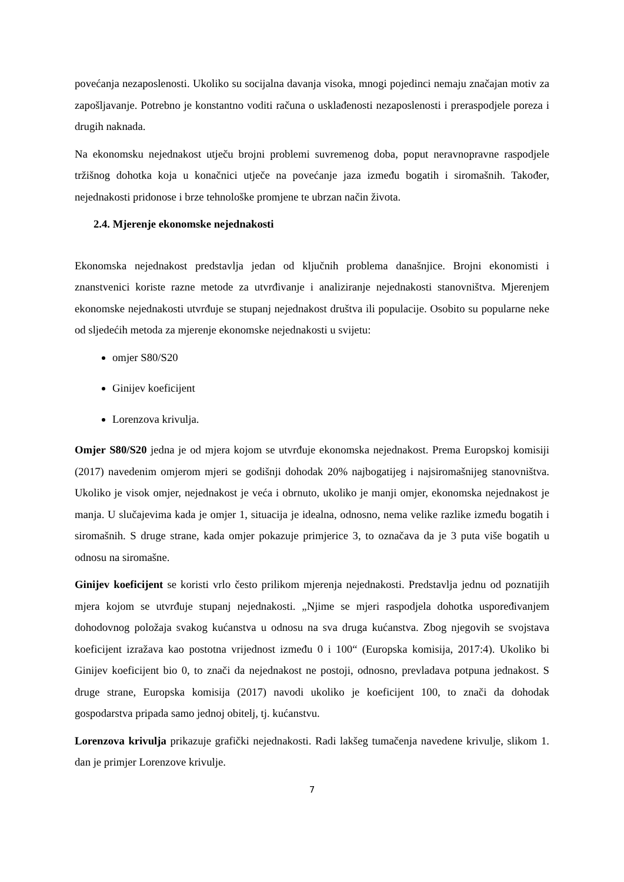povećanja nezaposlenosti. Ukoliko su socijalna davanja visoka, mnogi pojedinci nemaju značajan motiv za zapošljavanje. Potrebno je konstantno voditi računa o usklađenosti nezaposlenosti i preraspodjele poreza i drugih naknada.
Na ekonomsku nejednakost utječu brojni problemi suvremenog doba, poput neravnopravne raspodjele tržišnog dohotka koja u konačnici utječe na povećanje jaza između bogatih i siromašnih. Također, nejednakosti pridonose i brze tehnološke promjene te ubrzan način života.
2.4. Mjerenje ekonomske nejednakosti
Ekonomska nejednakost predstavlja jedan od ključnih problema današnjice. Brojni ekonomisti i znanstvenici koriste razne metode za utvrđivanje i analiziranje nejednakosti stanovništva. Mjerenjem ekonomske nejednakosti utvrđuje se stupanj nejednakost društva ili populacije. Osobito su popularne neke od sljedećih metoda za mjerenje ekonomske nejednakosti u svijetu:
omjer S80/S20
Ginijev koeficijent
Lorenzova krivulja.
Omjer S80/S20 jedna je od mjera kojom se utvrđuje ekonomska nejednakost. Prema Europskoj komisiji (2017) navedenim omjerom mjeri se godišnji dohodak 20% najbogatijeg i najsiromašnijeg stanovništva. Ukoliko je visok omjer, nejednakost je veća i obrnuto, ukoliko je manji omjer, ekonomska nejednakost je manja. U slučajevima kada je omjer 1, situacija je idealna, odnosno, nema velike razlike između bogatih i siromašnih. S druge strane, kada omjer pokazuje primjerice 3, to označava da je 3 puta više bogatih u odnosu na siromašne.
Ginijev koeficijent se koristi vrlo često prilikom mjerenja nejednakosti. Predstavlja jednu od poznatijih mjera kojom se utvrđuje stupanj nejednakosti. „Njime se mjeri raspodjela dohotka uspoređivanjem dohodovnog položaja svakog kućanstva u odnosu na sva druga kućanstva. Zbog njegovih se svojstava koeficijent izražava kao postotna vrijednost između 0 i 100“ (Europska komisija, 2017:4). Ukoliko bi Ginijev koeficijent bio 0, to znači da nejednakost ne postoji, odnosno, prevladava potpuna jednakost. S druge strane, Europska komisija (2017) navodi ukoliko je koeficijent 100, to znači da dohodak gospodarstva pripada samo jednoj obitelj, tj. kućanstvu.
Lorenzova krivulja prikazuje grafički nejednakosti. Radi lakšeg tumačenja navedene krivulje, slikom 1. dan je primjer Lorenzove krivulje.
7